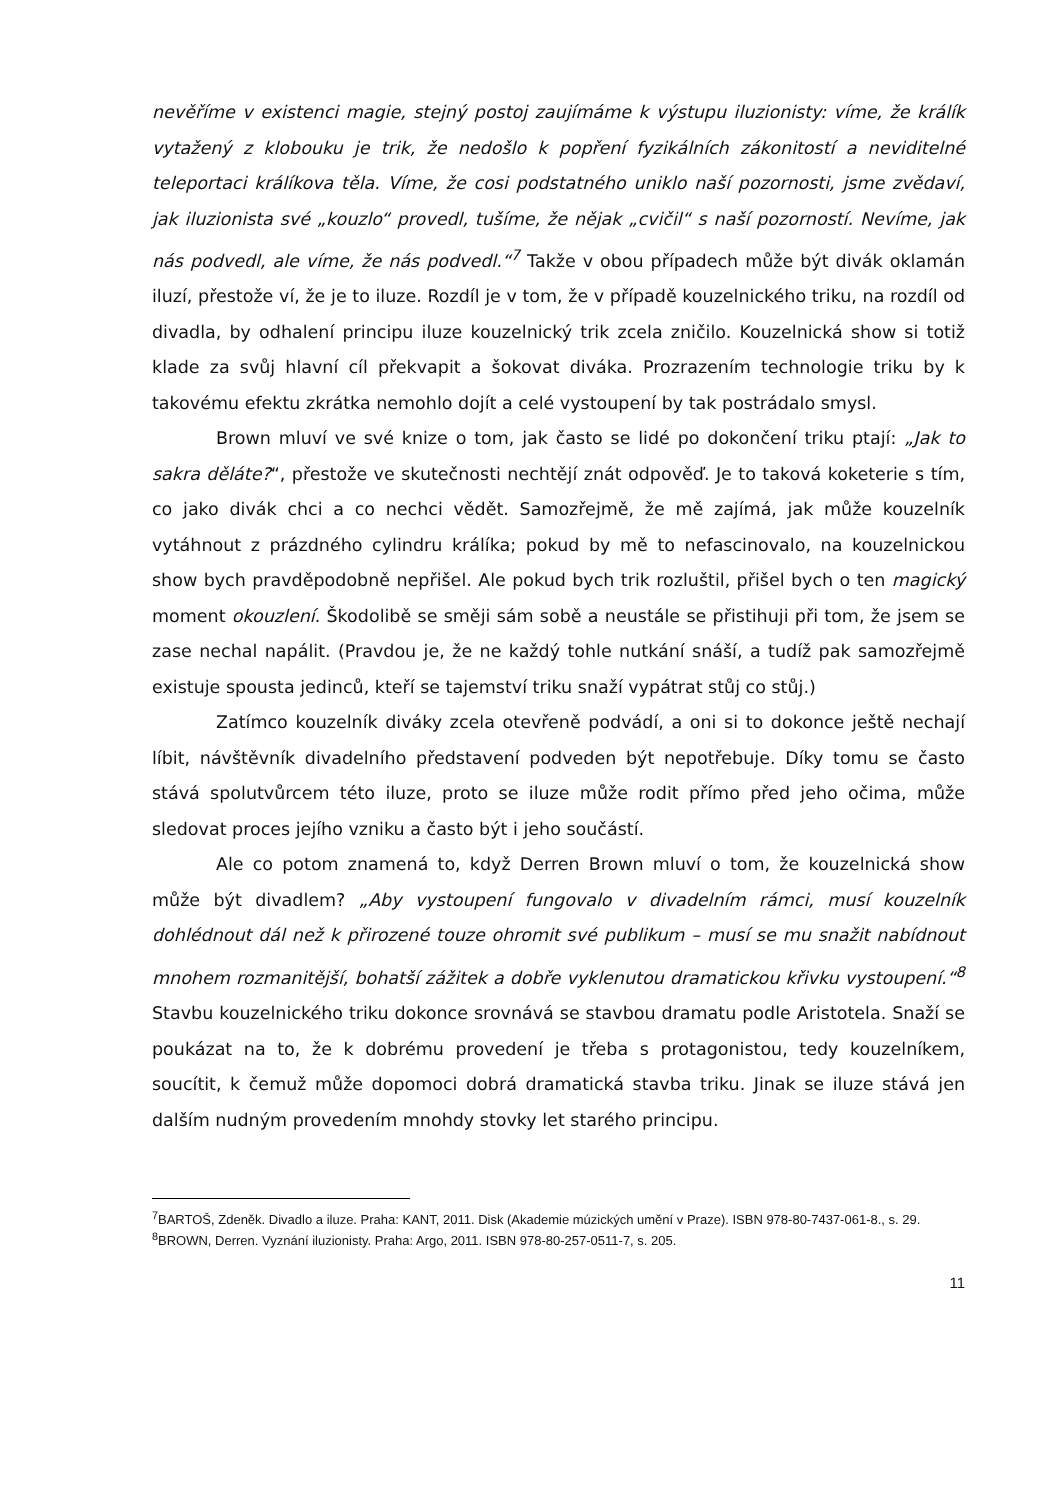nevěříme v existenci magie, stejný postoj zaujímáme k výstupu iluzionisty: víme, že králík vytažený z klobouku je trik, že nedošlo k popření fyzikálních zákonitostí a neviditelné teleportaci králíkova těla. Víme, že cosi podstatného uniklo naší pozornosti, jsme zvědaví, jak iluzionista své „kouzlo“ provedl, tušíme, že nějak „cvičil“ s naší pozorností. Nevíme, jak nás podvedl, ale víme, že nás podvedl.“<sup>7</sup> Takže v obou případech může být divák oklamán iluzí, přestože ví, že je to iluze. Rozdíl je v tom, že v případě kouzelnického triku, na rozdíl od divadla, by odhalení principu iluze kouzelnický trik zcela zničilo. Kouzelnická show si totiž klade za svůj hlavní cíl překvapit a šokovat diváka. Prozrazením technologie triku by k takovému efektu zkrátka nemohlo dojít a celé vystoupení by tak postrádalo smysl.
Brown mluví ve své knize o tom, jak často se lidé po dokončení triku ptají: „Jak to sakra děláte?“, přestože ve skutečnosti nechtějí znát odpověď. Je to taková koketerie s tím, co jako divák chci a co nechci vědět. Samozřejmě, že mě zajímá, jak může kouzelník vytáhnout z prázdného cylindru králíka; pokud by mě to nefascinovalo, na kouzelnickou show bych pravděpodobně nepřišel. Ale pokud bych trik rozluštil, přišel bych o ten magický moment okouzlení. Škodolibě se směji sám sobě a neustále se přistihuji při tom, že jsem se zase nechal napálit. (Pravdou je, že ne každý tohle nutkání snáší, a tudíž pak samozřejmě existuje spousta jedinců, kteří se tajemství triku snaží vypátrat stůj co stůj.)
Zatímco kouzelník diváky zcela otevřeně podvádí, a oni si to dokonce ještě nechají líbit, návštěvník divadelního představení podveden být nepotřebuje. Díky tomu se často stává spolutvůrcem této iluze, proto se iluze může rodit přímo před jeho očima, může sledovat proces jejího vzniku a často být i jeho součástí.
Ale co potom znamená to, když Derren Brown mluví o tom, že kouzelnická show může být divadlem? „Aby vystoupení fungovalo v divadelním rámci, musí kouzelník dohlédnout dál než k přirozené touze ohromit své publikum – musí se mu snažit nabídnout mnohem rozmanitější, bohatší zážitek a dobře vyklenutou dramatickou křivku vystoupení.“<sup>8</sup> Stavbu kouzelnického triku dokonce srovnává se stavbou dramatu podle Aristotela. Snaží se poukázat na to, že k dobrému provedení je třeba s protagonistou, tedy kouzelníkem, soucítit, k čemuž může dopomoci dobrá dramatická stavba triku. Jinak se iluze stává jen dalším nudným provedením mnohdy stovky let starého principu.
<sup>7</sup>BARTOŠ, Zdeněk. Divadlo a iluze. Praha: KANT, 2011. Disk (Akademie múzických umění v Praze). ISBN 978-80-7437-061-8., s. 29.
<sup>8</sup>BROWN, Derren. Vyznání iluzionisty. Praha: Argo, 2011. ISBN 978-80-257-0511-7, s. 205.
11